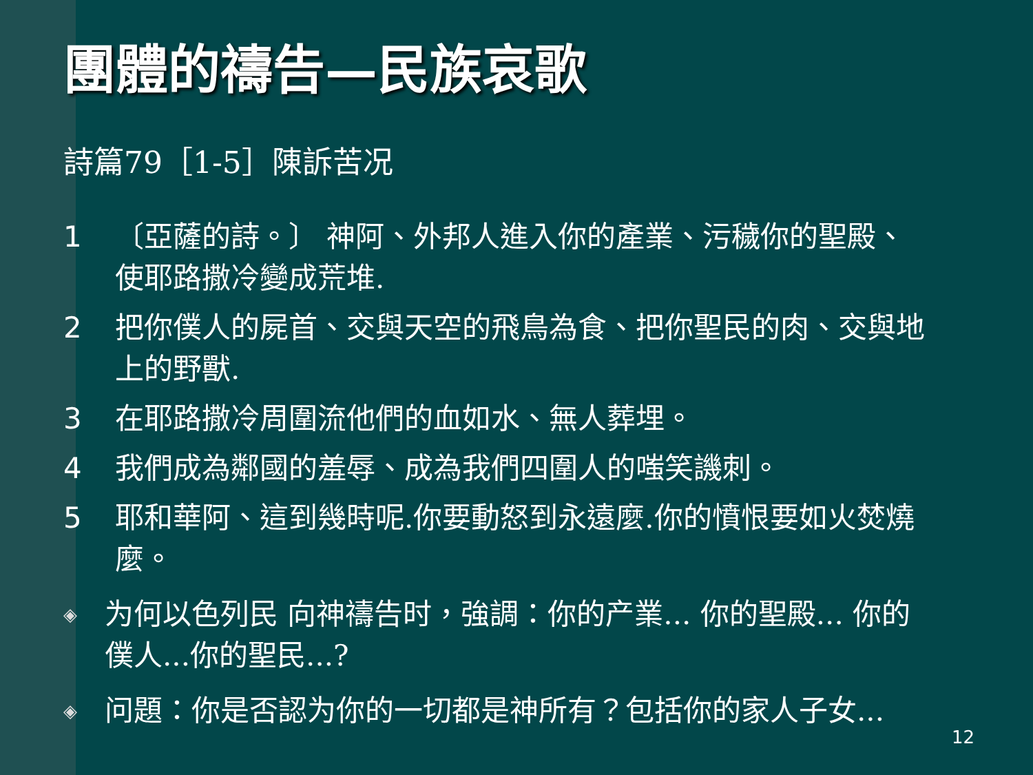團體的禱告—民族哀歌
詩篇79［1-5］陳訴苦况
1 〔亞薩的詩。〕 神阿、外邦人進入你的產業、污穢你的聖殿、使耶路撒冷變成荒堆.
2 把你僕人的屍首、交與天空的飛鳥為食、把你聖民的肉、交與地上的野獸.
3 在耶路撒冷周圍流他們的血如水、無人葬埋。
4 我們成為鄰國的羞辱、成為我們四圍人的嗤笑譏刺。
5 耶和華阿、這到幾時呢.你要動怒到永遠麼.你的憤恨要如火焚燒麼。
◈ 为何以色列民 向神禱告时，強調：你的产業... 你的聖殿... 你的僕人...你的聖民...?
◈ 问題：你是否認为你的一切都是神所有？包括你的家人子女...
12